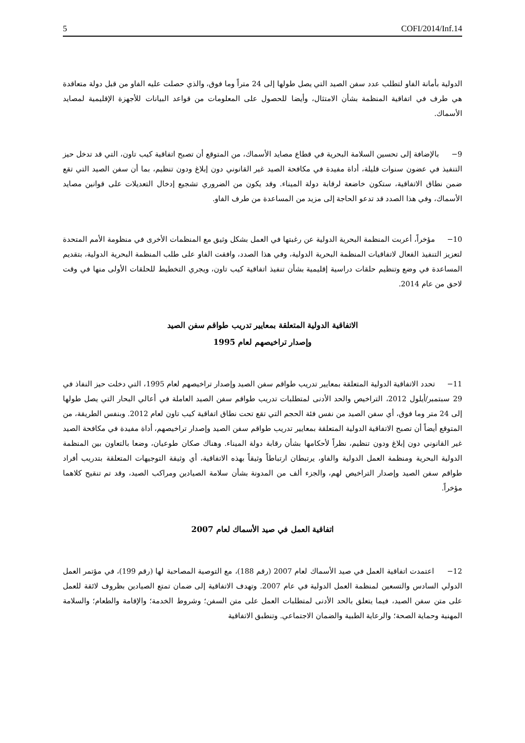5 COFI/2014/Inf.14
الدولية بأمانة الفاو لتطلب عدد سفن الصيد التي يصل طولها إلى 24 متراً وما فوق، والذي حصلت عليه الفاو من قبل دولة متعاقدة هي طرف في اتفاقية المنظمة بشأن الامتثال، وأيضا للحصول على المعلومات من قواعد البيانات للأجهزة الإقليمية لمصايد الأسماك.
9− بالإضافة إلى تحسين السلامة البحرية في قطاع مصايد الأسماك، من المتوقع أن تصبح اتفاقية كيب تاون، التي قد تدخل حيز التنفيذ في عضون سنوات قليلة، أداة مفيدة في مكافحة الصيد غير القانوني دون إبلاغ ودون تنظيم، بما أن سفن الصيد التي تقع ضمن نطاق الاتفاقية، ستكون خاضعة لرقابة دولة الميناء. وقد يكون من الضروري تشجيع إدخال التعديلات على قوانين مصايد الأسماك، وفي هذا الصدد قد تدعو الحاجة إلى مزيد من المساعدة من طرف الفاو.
10− مؤخراً، أعربت المنظمة البحرية الدولية عن رغبتها في العمل بشكل وثيق مع المنظمات الأخرى في منظومة الأمم المتحدة لتعزيز التنفيذ الفعال لاتفاقيات المنظمة البحرية الدولية، وفي هذا الصدد، وافقت الفاو على طلب المنظمة البحرية الدولية، بتقديم المساعدة في وضع وتنظيم حلقات دراسية إقليمية بشأن تنفيذ اتفاقية كيب تاون، ويجري التخطيط للحلقات الأولى منها في وقت لاحق من عام 2014.
الاتفاقية الدولية المتعلقة بمعايير تدريب طواقم سفن الصيد
وإصدار تراخيصهم لعام 1995
11− تحدد الاتفاقية الدولية المتعلقة بمعايير تدريب طواقم سفن الصيد وإصدار تراخيصهم لعام 1995، التي دخلت حيز النفاذ في 29 سبتمبر/أيلول 2012، التراخيص والحد الأدنى لمتطلبات تدريب طواقم سفن الصيد العاملة في أعالي البحار التي يصل طولها إلى 24 متر وما فوق، أي سفن الصيد من نفس فئة الحجم التي تقع تحت نطاق اتفاقية كيب تاون لعام 2012. وبنفس الطريقة، من المتوقع أيضاً أن تصبح الاتفاقية الدولية المتعلقة بمعايير تدريب طواقم سفن الصيد وإصدار تراخيصهم، أداة مفيدة في مكافحة الصيد غير القانوني دون إبلاغ ودون تنظيم، نظراً لأحكامها بشأن رقابة دولة الميناء. وهناك صكان طوعيان، وضعا بالتعاون بين المنظمة الدولية البحرية ومنظمة العمل الدولية والفاو، يرتبطان ارتباطاً وثيقاً بهذه الاتفاقية، أي وثيقة التوجيهات المتعلقة بتدريب أفراد طواقم سفن الصيد وإصدار التراخيص لهم، والجزء ألف من المدونة بشأن سلامة الصيادين ومراكب الصيد، وقد تم تنقيح كلاهما مؤخراً.
اتفاقية العمل في صيد الأسماك لعام 2007
12− اعتمدت اتفاقية العمل في صيد الأسماك لعام 2007 (رقم 188)، مع التوصية المصاحبة لها (رقم 199)، في مؤتمر العمل الدولي السادس والتسعين لمنظمة العمل الدولية في عام 2007. وتهدف الاتفاقية إلى ضمان تمتع الصيادين بظروف لائقة للعمل على متن سفن الصيد، فيما يتعلق بالحد الأدنى لمتطلبات العمل على متن السفن؛ وشروط الخدمة؛ والإقامة والطعام؛ والسلامة المهنية وحماية الصحة؛ والرعاية الطبية والضمان الاجتماعي. وتنطبق الاتفاقية